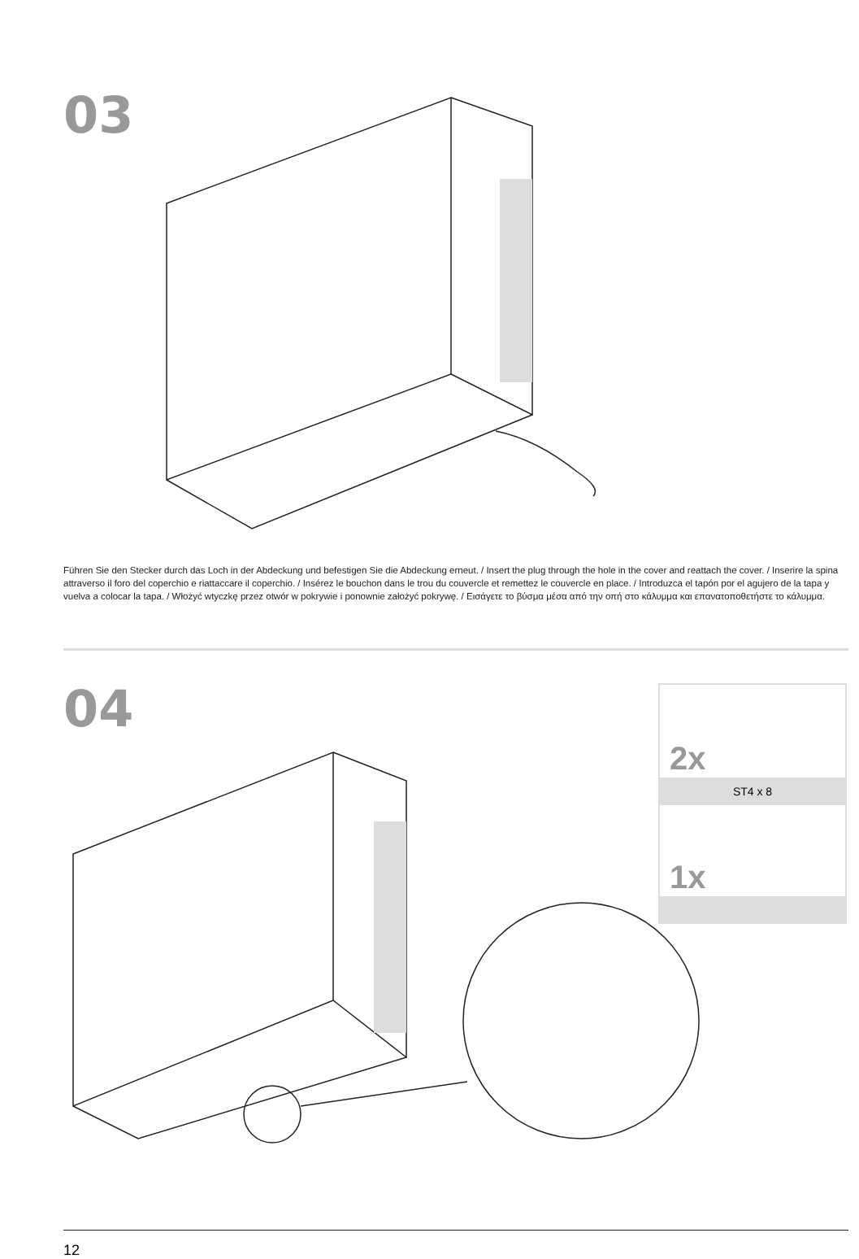03
Führen Sie den Stecker durch das Loch in der Abdeckung und befestigen Sie die Abdeckung erneut. / Insert the plug through the hole in the cover and reattach the cover. / Inserire la spina attraverso il foro del coperchio e riattaccare il coperchio. / Insérez le bouchon dans le trou du couvercle et remettez le couvercle en place. / Introduzca el tapón por el agujero de la tapa y vuelva a colocar la tapa. / Włożyć wtyczkę przez otwór w pokrywie i ponownie założyć pokrywę. / Εισάγετε το βύσμα μέσα από την οπή στο κάλυμμα και επανατοποθετήστε το κάλυμμα.
04
2x
ST4 x 8
1x
12